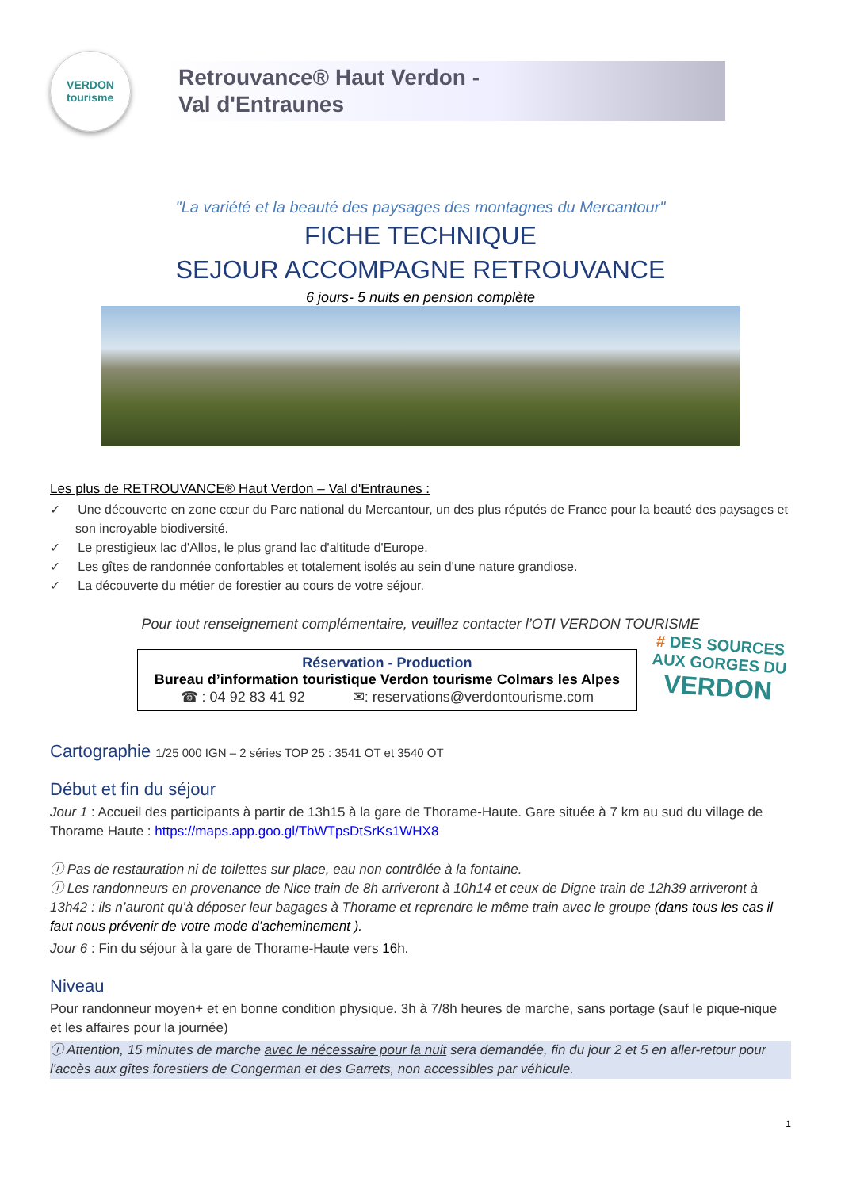VERDON
tourisme
Retrouvance® Haut Verdon -
Val d'Entraunes
"La variété et la beauté des paysages des montagnes du Mercantour"
FICHE TECHNIQUE
SEJOUR ACCOMPAGNE RETROUVANCE
6 jours- 5 nuits en pension complète
Les plus de RETROUVANCE® Haut Verdon – Val d'Entraunes :
✓ Une découverte en zone cœur du Parc national du Mercantour, un des plus réputés de France pour la beauté des paysages et son incroyable biodiversité.
✓ Le prestigieux lac d'Allos, le plus grand lac d'altitude d'Europe.
✓ Les gîtes de randonnée confortables et totalement isolés au sein d'une nature grandiose.
✓ La découverte du métier de forestier au cours de votre séjour.
Pour tout renseignement complémentaire, veuillez contacter l’OTI VERDON TOURISME
Réservation - Production
Bureau d’information touristique Verdon tourisme Colmars les Alpes
☎ : 04 92 83 41 92 ✉: reservations@verdontourisme.com
# DES SOURCES AUX GORGES DU
VERDON
Cartographie 1/25 000 IGN – 2 séries TOP 25 : 3541 OT et 3540 OT
Début et fin du séjour
Jour 1 : Accueil des participants à partir de 13h15 à la gare de Thorame-Haute. Gare située à 7 km au sud du village de Thorame Haute : https://maps.app.goo.gl/TbWTpsDtSrKs1WHX8
ⓘ Pas de restauration ni de toilettes sur place, eau non contrôlée à la fontaine.
ⓘ Les randonneurs en provenance de Nice train de 8h arriveront à 10h14 et ceux de Digne train de 12h39 arriveront à 13h42 : ils n’auront qu’à déposer leur bagages à Thorame et reprendre le même train avec le groupe (dans tous les cas il faut nous prévenir de votre mode d’acheminement ).
Jour 6 : Fin du séjour à la gare de Thorame-Haute vers 16h.
Niveau
Pour randonneur moyen+ et en bonne condition physique. 3h à 7/8h heures de marche, sans portage (sauf le pique-nique et les affaires pour la journée)
ⓘ Attention, 15 minutes de marche avec le nécessaire pour la nuit sera demandée, fin du jour 2 et 5 en aller-retour pour l'accès aux gîtes forestiers de Congerman et des Garrets, non accessibles par véhicule.
1